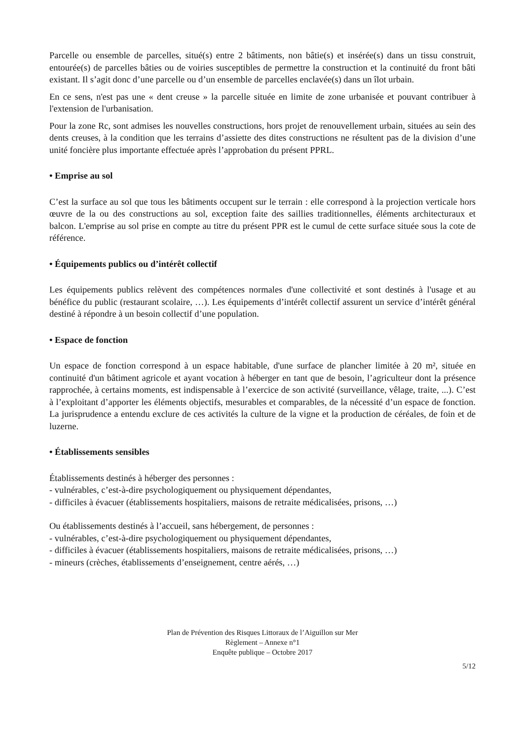Parcelle ou ensemble de parcelles, situé(s) entre 2 bâtiments, non bâtie(s) et insérée(s) dans un tissu construit, entourée(s) de parcelles bâties ou de voiries susceptibles de permettre la construction et la continuité du front bâti existant. Il s’agit donc d’une parcelle ou d’un ensemble de parcelles enclavée(s) dans un îlot urbain.
En ce sens, n'est pas une « dent creuse » la parcelle située en limite de zone urbanisée et pouvant contribuer à l'extension de l'urbanisation.
Pour la zone Rc, sont admises les nouvelles constructions, hors projet de renouvellement urbain, situées au sein des dents creuses, à la condition que les terrains d’assiette des dites constructions ne résultent pas de la division d’une unité foncière plus importante effectuée après l’approbation du présent PPRL.
• Emprise au sol
C’est la surface au sol que tous les bâtiments occupent sur le terrain : elle correspond à la projection verticale hors œuvre de la ou des constructions au sol, exception faite des saillies traditionnelles, éléments architecturaux et balcon. L'emprise au sol prise en compte au titre du présent PPR est le cumul de cette surface située sous la cote de référence.
• Équipements publics ou d’intérêt collectif
Les équipements publics relèvent des compétences normales d'une collectivité et sont destinés à l'usage et au bénéfice du public (restaurant scolaire, …). Les équipements d’intérêt collectif assurent un service d’intérêt général destiné à répondre à un besoin collectif d’une population.
• Espace de fonction
Un espace de fonction correspond à un espace habitable, d'une surface de plancher limitée à 20 m², située en continuité d'un bâtiment agricole et ayant vocation à héberger en tant que de besoin, l’agriculteur dont la présence rapprochée, à certains moments, est indispensable à l’exercice de son activité (surveillance, vêlage, traite, ...). C’est à l’exploitant d’apporter les éléments objectifs, mesurables et comparables, de la nécessité d’un espace de fonction. La jurisprudence a entendu exclure de ces activités la culture de la vigne et la production de céréales, de foin et de luzerne.
• Établissements sensibles
Établissements destinés à héberger des personnes :
- vulnérables, c’est-à-dire psychologiquement ou physiquement dépendantes,
- difficiles à évacuer (établissements hospitaliers, maisons de retraite médicalisées, prisons, …)
Ou établissements destinés à l’accueil, sans hébergement, de personnes :
- vulnérables, c’est-à-dire psychologiquement ou physiquement dépendantes,
- difficiles à évacuer (établissements hospitaliers, maisons de retraite médicalisées, prisons, …)
- mineurs (crèches, établissements d’enseignement, centre aérés, …)
Plan de Prévention des Risques Littoraux de l’Aiguillon sur Mer
Règlement – Annexe n°1
Enquête publique – Octobre 2017
5/12